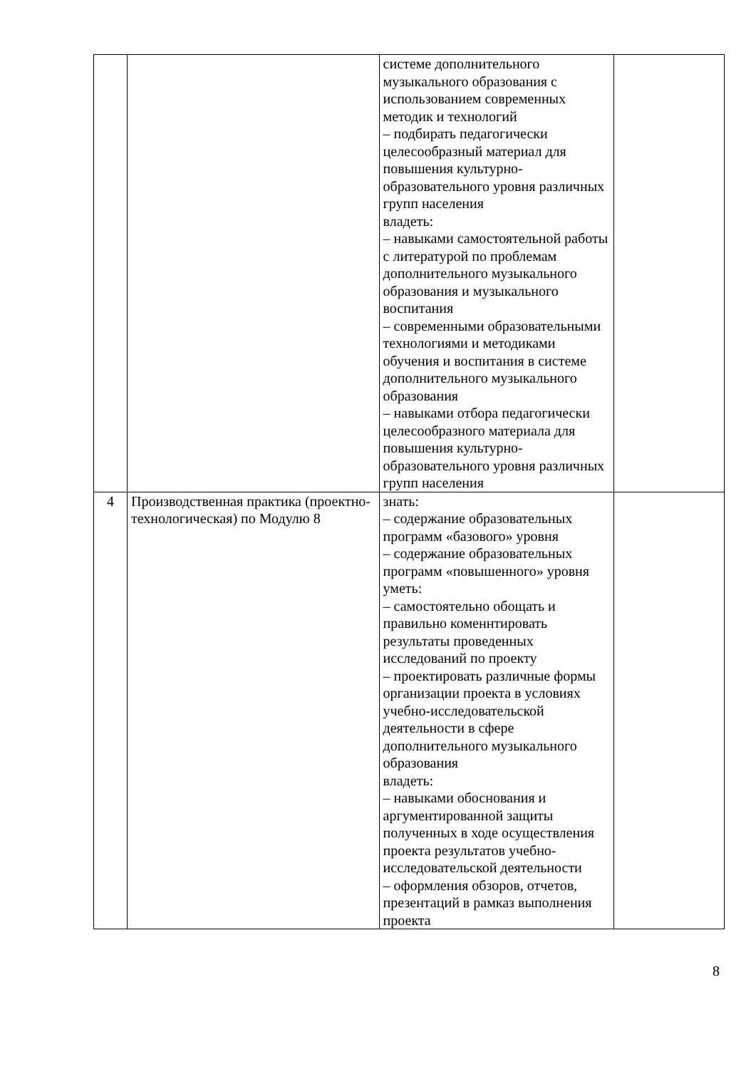| | | системе дополнительного музыкального образования с использованием современных методик и технологий – подбирать педагогически целесообразный материал для повышения культурно-образовательного уровня различных групп населения владеть: – навыками самостоятельной работы с литературой по проблемам дополнительного музыкального образования и музыкального воспитания – современными образовательными технологиями и методиками обучения и воспитания в системе дополнительного музыкального образования – навыками отбора педагогически целесообразного материала для повышения культурно-образовательного уровня различных групп населения | |
| 4 | Производственная практика (проектно-технологическая) по Модулю 8 | знать: – содержание образовательных программ «базового» уровня – содержание образовательных программ «повышенного» уровня уметь: – самостоятельно обощать и правильно коменнтировать результаты проведенных исследований по проекту – проектировать различные формы организации проекта в условиях учебно-исследовательской деятельности в сфере дополнительного музыкального образования владеть: – навыками обоснования и аргументированной защиты полученных в ходе осуществления проекта результатов учебно-исследовательской деятельности – оформления обзоров, отчетов, презентаций в рамказ выполнения проекта | |
8